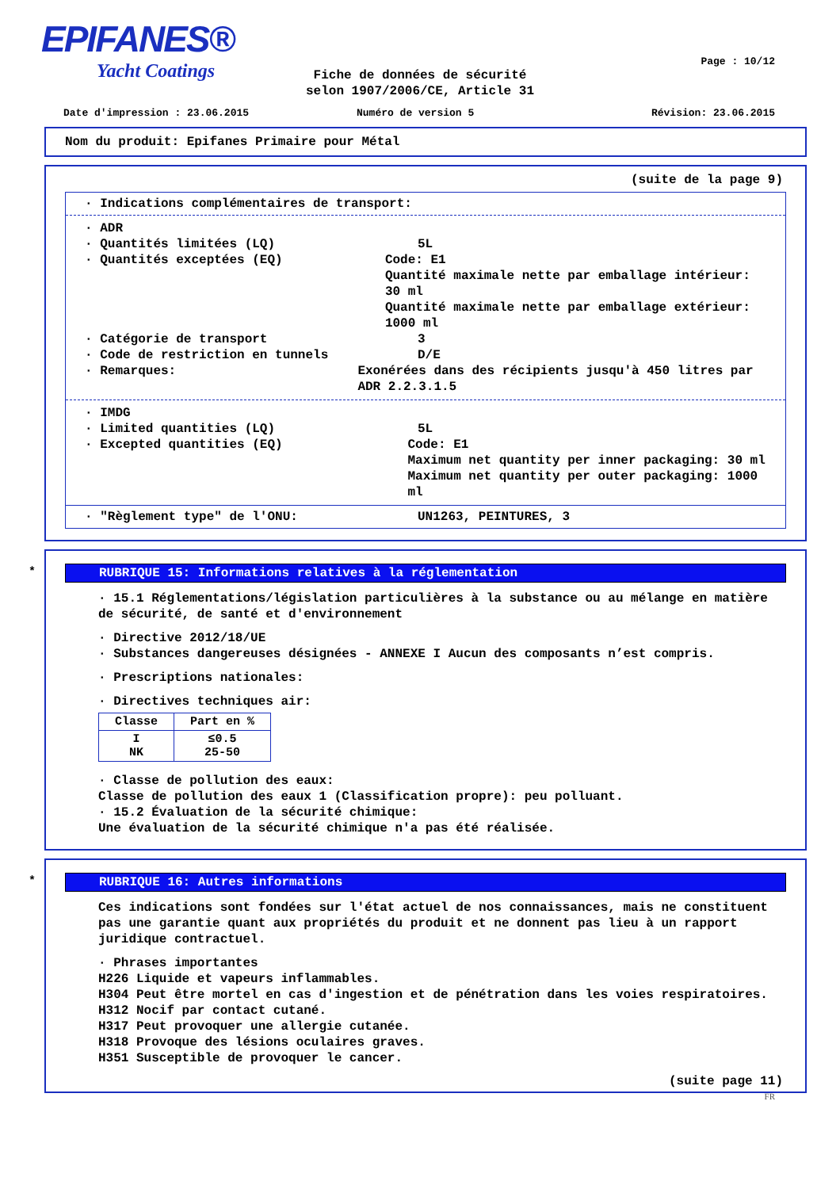EPIFANES®
Yacht Coatings
Page : 10/12
Fiche de données de sécurité
selon 1907/2006/CE, Article 31
Date d'impression : 23.06.2015 Numéro de version 5 Révision: 23.06.2015
Nom du produit: Epifanes Primaire pour Métal
(suite de la page 9)
· Indications complémentaires de transport:
· ADR
· Quantités limitées (LQ) 5L
· Quantités exceptées (EQ) Code: E1
Quantité maximale nette par emballage intérieur: 30 ml
Quantité maximale nette par emballage extérieur: 1000 ml
· Catégorie de transport 3
· Code de restriction en tunnels D/E
· Remarques: Exonérées dans des récipients jusqu'à 450 litres par ADR 2.2.3.1.5
· IMDG
· Limited quantities (LQ) 5L
· Excepted quantities (EQ) Code: E1
Maximum net quantity per inner packaging: 30 ml
Maximum net quantity per outer packaging: 1000 ml
· "Règlement type" de l'ONU: UN1263, PEINTURES, 3
*
RUBRIQUE 15: Informations relatives à la réglementation
· 15.1 Réglementations/législation particulières à la substance ou au mélange en matière de sécurité, de santé et d'environnement
· Directive 2012/18/UE
· Substances dangereuses désignées - ANNEXE I Aucun des composants n’est compris.
· Prescriptions nationales:
· Directives techniques air:
| Classe | Part en % |
| --- | --- |
| I NK | ≤0.5 25-50 |
· Classe de pollution des eaux:
Classe de pollution des eaux 1 (Classification propre): peu polluant.
· 15.2 Évaluation de la sécurité chimique:
Une évaluation de la sécurité chimique n'a pas été réalisée.
*
RUBRIQUE 16: Autres informations
Ces indications sont fondées sur l'état actuel de nos connaissances, mais ne constituent pas une garantie quant aux propriétés du produit et ne donnent pas lieu à un rapport juridique contractuel.
· Phrases importantes
H226 Liquide et vapeurs inflammables.
H304 Peut être mortel en cas d'ingestion et de pénétration dans les voies respiratoires.
H312 Nocif par contact cutané.
H317 Peut provoquer une allergie cutanée.
H318 Provoque des lésions oculaires graves.
H351 Susceptible de provoquer le cancer.
(suite page 11)
FR